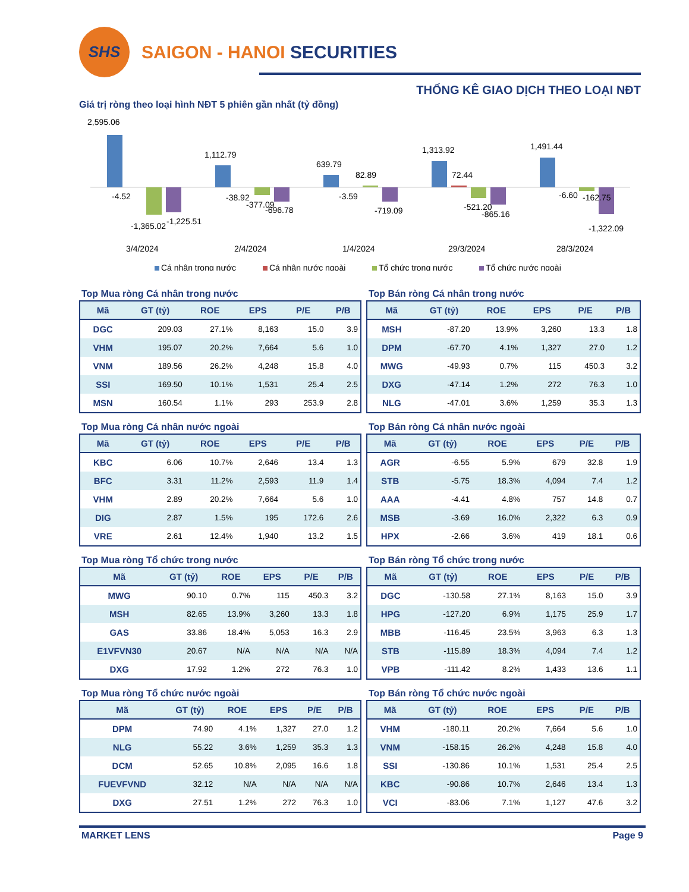SHS
SAIGON - HANOI SECURITIES
THỐNG KÊ GIAO DỊCH THEO LOẠI NĐT
Giá trị ròng theo loại hình NĐT 5 phiên gần nhất (tỷ đồng)
2,595.06
-4.52
-1,365.02
-1,225.51
1,112.79
-38.92
-377.09
-696.78
639.79
82.89
-3.59
-719.09
1,313.92
72.44
-521.20
-865.16
1,491.44
-6.60
-162.75
-1,322.09
3/4/2024
2/4/2024
1/4/2024
29/3/2024
28/3/2024
Cá nhân trong nước
Cá nhân nước ngoài
Tổ chức trong nước
Tổ chức nước ngoài
Top Mua ròng Cá nhân trong nước
| Mã | GT (tỷ) | ROE | EPS | P/E | P/B |
| --- | --- | --- | --- | --- | --- |
| DGC | 209.03 | 27.1% | 8,163 | 15.0 | 3.9 |
| VHM | 195.07 | 20.2% | 7,664 | 5.6 | 1.0 |
| VNM | 189.56 | 26.2% | 4,248 | 15.8 | 4.0 |
| SSI | 169.50 | 10.1% | 1,531 | 25.4 | 2.5 |
| MSN | 160.54 | 1.1% | 293 | 253.9 | 2.8 |
Top Bán ròng Cá nhân trong nước
| Mã | GT (tỷ) | ROE | EPS | P/E | P/B |
| --- | --- | --- | --- | --- | --- |
| MSH | -87.20 | 13.9% | 3,260 | 13.3 | 1.8 |
| DPM | -67.70 | 4.1% | 1,327 | 27.0 | 1.2 |
| MWG | -49.93 | 0.7% | 115 | 450.3 | 3.2 |
| DXG | -47.14 | 1.2% | 272 | 76.3 | 1.0 |
| NLG | -47.01 | 3.6% | 1,259 | 35.3 | 1.3 |
Top Mua ròng Cá nhân nước ngoài
| Mã | GT (tỷ) | ROE | EPS | P/E | P/B |
| --- | --- | --- | --- | --- | --- |
| KBC | 6.06 | 10.7% | 2,646 | 13.4 | 1.3 |
| BFC | 3.31 | 11.2% | 2,593 | 11.9 | 1.4 |
| VHM | 2.89 | 20.2% | 7,664 | 5.6 | 1.0 |
| DIG | 2.87 | 1.5% | 195 | 172.6 | 2.6 |
| VRE | 2.61 | 12.4% | 1,940 | 13.2 | 1.5 |
Top Bán ròng Cá nhân nước ngoài
| Mã | GT (tỷ) | ROE | EPS | P/E | P/B |
| --- | --- | --- | --- | --- | --- |
| AGR | -6.55 | 5.9% | 679 | 32.8 | 1.9 |
| STB | -5.75 | 18.3% | 4,094 | 7.4 | 1.2 |
| AAA | -4.41 | 4.8% | 757 | 14.8 | 0.7 |
| MSB | -3.69 | 16.0% | 2,322 | 6.3 | 0.9 |
| HPX | -2.66 | 3.6% | 419 | 18.1 | 0.6 |
Top Mua ròng Tổ chức trong nước
| Mã | GT (tỷ) | ROE | EPS | P/E | P/B |
| --- | --- | --- | --- | --- | --- |
| MWG | 90.10 | 0.7% | 115 | 450.3 | 3.2 |
| MSH | 82.65 | 13.9% | 3,260 | 13.3 | 1.8 |
| GAS | 33.86 | 18.4% | 5,053 | 16.3 | 2.9 |
| E1VFVN30 | 20.67 | N/A | N/A | N/A | N/A |
| DXG | 17.92 | 1.2% | 272 | 76.3 | 1.0 |
Top Bán ròng Tổ chức trong nước
| Mã | GT (tỷ) | ROE | EPS | P/E | P/B |
| --- | --- | --- | --- | --- | --- |
| DGC | -130.58 | 27.1% | 8,163 | 15.0 | 3.9 |
| HPG | -127.20 | 6.9% | 1,175 | 25.9 | 1.7 |
| MBB | -116.45 | 23.5% | 3,963 | 6.3 | 1.3 |
| STB | -115.89 | 18.3% | 4,094 | 7.4 | 1.2 |
| VPB | -111.42 | 8.2% | 1,433 | 13.6 | 1.1 |
Top Mua ròng Tổ chức nước ngoài
| Mã | GT (tỷ) | ROE | EPS | P/E | P/B |
| --- | --- | --- | --- | --- | --- |
| DPM | 74.90 | 4.1% | 1,327 | 27.0 | 1.2 |
| NLG | 55.22 | 3.6% | 1,259 | 35.3 | 1.3 |
| DCM | 52.65 | 10.8% | 2,095 | 16.6 | 1.8 |
| FUEVFVND | 32.12 | N/A | N/A | N/A | N/A |
| DXG | 27.51 | 1.2% | 272 | 76.3 | 1.0 |
Top Bán ròng Tổ chức nước ngoài
| Mã | GT (tỷ) | ROE | EPS | P/E | P/B |
| --- | --- | --- | --- | --- | --- |
| VHM | -180.11 | 20.2% | 7,664 | 5.6 | 1.0 |
| VNM | -158.15 | 26.2% | 4,248 | 15.8 | 4.0 |
| SSI | -130.86 | 10.1% | 1,531 | 25.4 | 2.5 |
| KBC | -90.86 | 10.7% | 2,646 | 13.4 | 1.3 |
| VCI | -83.06 | 7.1% | 1,127 | 47.6 | 3.2 |
MARKET LENS Page 9